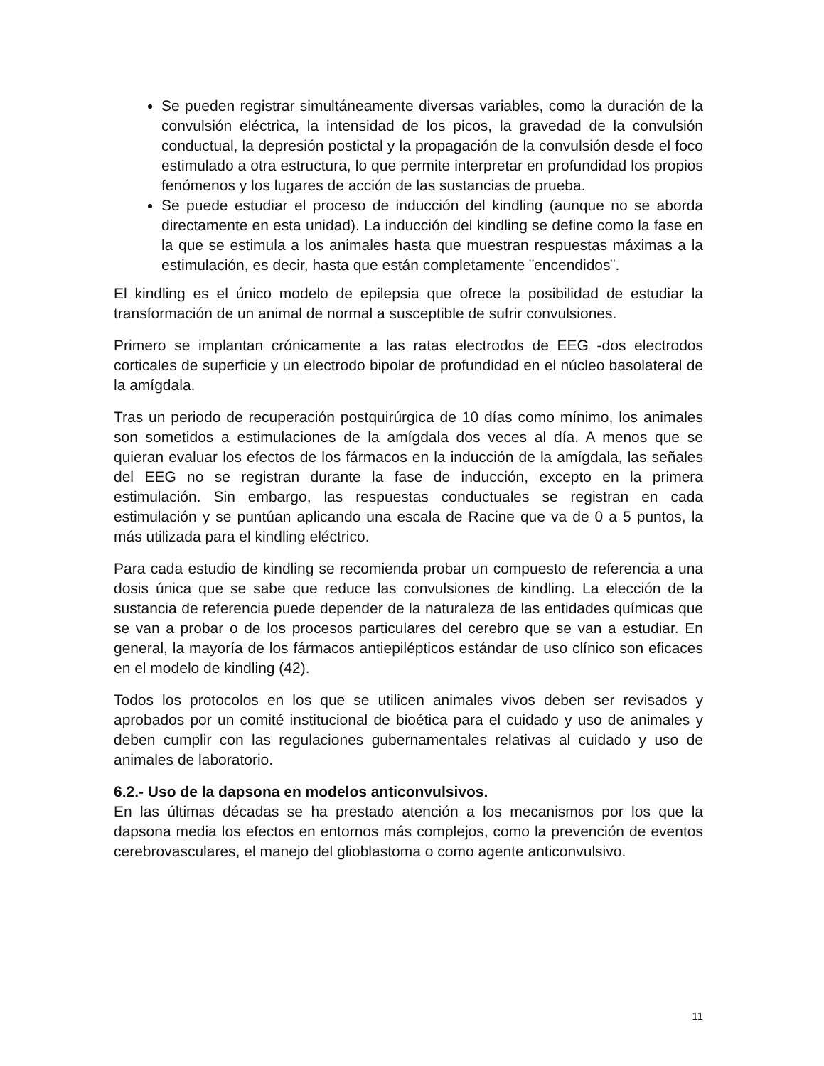Se pueden registrar simultáneamente diversas variables, como la duración de la convulsión eléctrica, la intensidad de los picos, la gravedad de la convulsión conductual, la depresión postictal y la propagación de la convulsión desde el foco estimulado a otra estructura, lo que permite interpretar en profundidad los propios fenómenos y los lugares de acción de las sustancias de prueba.
Se puede estudiar el proceso de inducción del kindling (aunque no se aborda directamente en esta unidad). La inducción del kindling se define como la fase en la que se estimula a los animales hasta que muestran respuestas máximas a la estimulación, es decir, hasta que están completamente ¨encendidos¨.
El kindling es el único modelo de epilepsia que ofrece la posibilidad de estudiar la transformación de un animal de normal a susceptible de sufrir convulsiones.
Primero se implantan crónicamente a las ratas electrodos de EEG -dos electrodos corticales de superficie y un electrodo bipolar de profundidad en el núcleo basolateral de la amígdala.
Tras un periodo de recuperación postquirúrgica de 10 días como mínimo, los animales son sometidos a estimulaciones de la amígdala dos veces al día. A menos que se quieran evaluar los efectos de los fármacos en la inducción de la amígdala, las señales del EEG no se registran durante la fase de inducción, excepto en la primera estimulación. Sin embargo, las respuestas conductuales se registran en cada estimulación y se puntúan aplicando una escala de Racine que va de 0 a 5 puntos, la más utilizada para el kindling eléctrico.
Para cada estudio de kindling se recomienda probar un compuesto de referencia a una dosis única que se sabe que reduce las convulsiones de kindling. La elección de la sustancia de referencia puede depender de la naturaleza de las entidades químicas que se van a probar o de los procesos particulares del cerebro que se van a estudiar. En general, la mayoría de los fármacos antiepilépticos estándar de uso clínico son eficaces en el modelo de kindling (42).
Todos los protocolos en los que se utilicen animales vivos deben ser revisados y aprobados por un comité institucional de bioética para el cuidado y uso de animales y deben cumplir con las regulaciones gubernamentales relativas al cuidado y uso de animales de laboratorio.
6.2.- Uso de la dapsona en modelos anticonvulsivos.
En las últimas décadas se ha prestado atención a los mecanismos por los que la dapsona media los efectos en entornos más complejos, como la prevención de eventos cerebrovasculares, el manejo del glioblastoma o como agente anticonvulsivo.
11